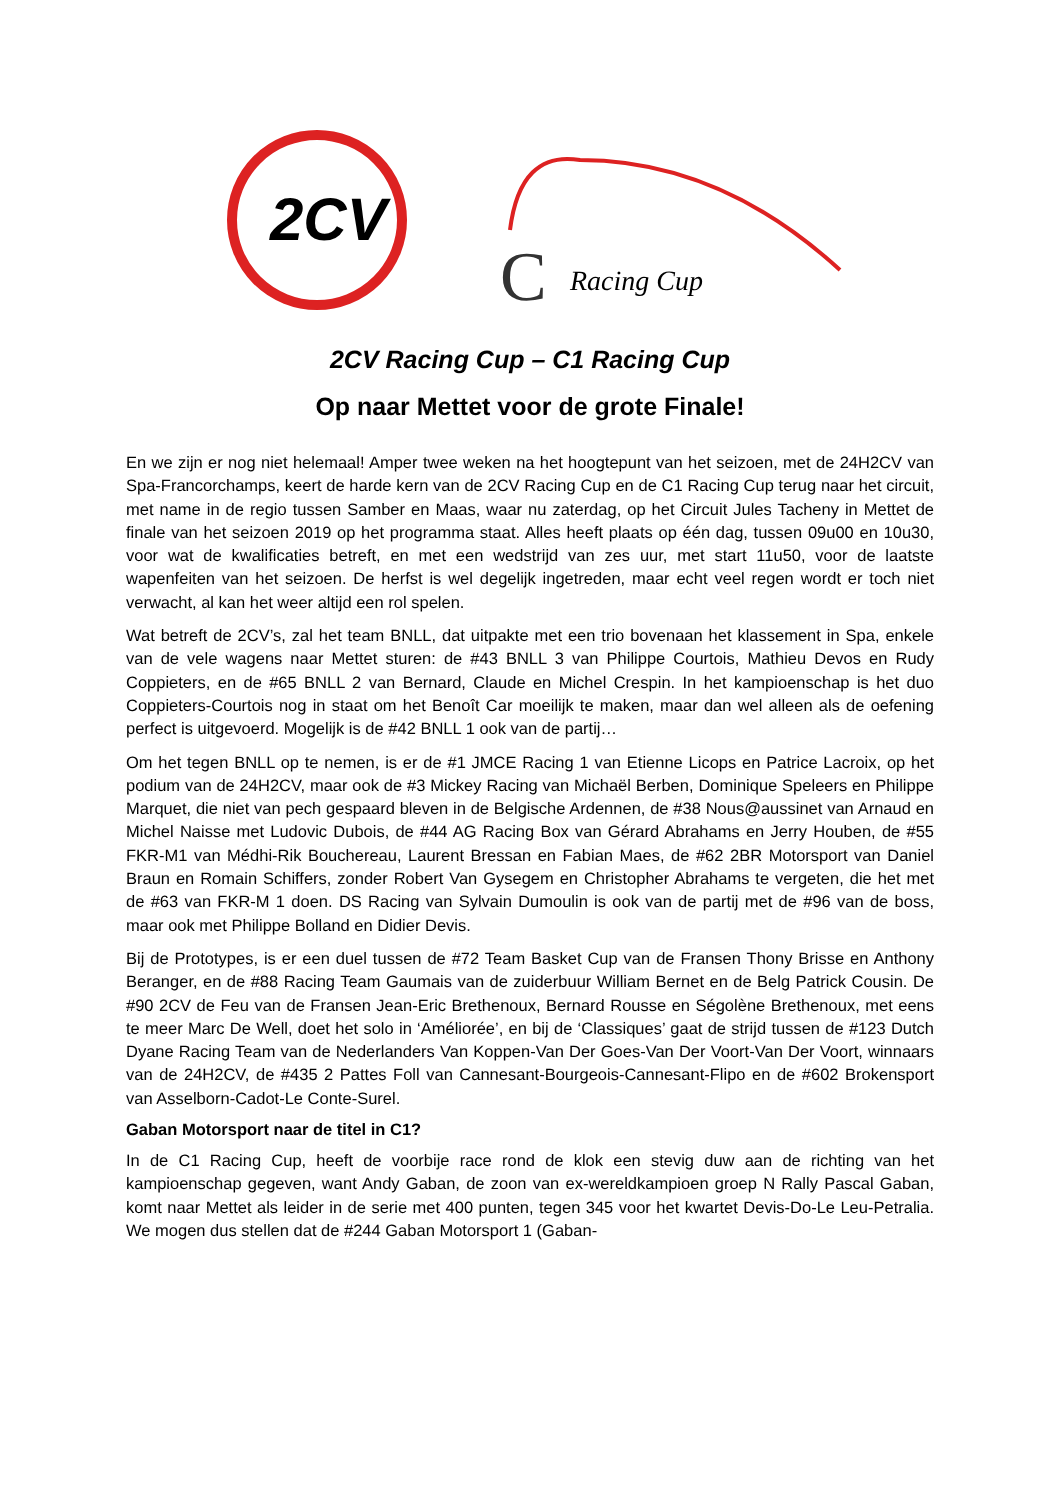2CV
C
Racing Cup
2CV Racing Cup – C1 Racing Cup
Op naar Mettet voor de grote Finale!
En we zijn er nog niet helemaal! Amper twee weken na het hoogtepunt van het seizoen, met de 24H2CV van Spa-Francorchamps, keert de harde kern van de 2CV Racing Cup en de C1 Racing Cup terug naar het circuit, met name in de regio tussen Samber en Maas, waar nu zaterdag, op het Circuit Jules Tacheny in Mettet de finale van het seizoen 2019 op het programma staat. Alles heeft plaats op één dag, tussen 09u00 en 10u30, voor wat de kwalificaties betreft, en met een wedstrijd van zes uur, met start 11u50, voor de laatste wapenfeiten van het seizoen. De herfst is wel degelijk ingetreden, maar echt veel regen wordt er toch niet verwacht, al kan het weer altijd een rol spelen.
Wat betreft de 2CV’s, zal het team BNLL, dat uitpakte met een trio bovenaan het klassement in Spa, enkele van de vele wagens naar Mettet sturen: de #43 BNLL 3 van Philippe Courtois, Mathieu Devos en Rudy Coppieters, en de #65 BNLL 2 van Bernard, Claude en Michel Crespin. In het kampioenschap is het duo Coppieters-Courtois nog in staat om het Benoît Car moeilijk te maken, maar dan wel alleen als de oefening perfect is uitgevoerd. Mogelijk is de #42 BNLL 1 ook van de partij…
Om het tegen BNLL op te nemen, is er de #1 JMCE Racing 1 van Etienne Licops en Patrice Lacroix, op het podium van de 24H2CV, maar ook de #3 Mickey Racing van Michaël Berben, Dominique Speleers en Philippe Marquet, die niet van pech gespaard bleven in de Belgische Ardennen, de #38 Nous@aussinet van Arnaud en Michel Naisse met Ludovic Dubois, de #44 AG Racing Box van Gérard Abrahams en Jerry Houben, de #55 FKR-M1 van Médhi-Rik Bouchereau, Laurent Bressan en Fabian Maes, de #62 2BR Motorsport van Daniel Braun en Romain Schiffers, zonder Robert Van Gysegem en Christopher Abrahams te vergeten, die het met de #63 van FKR-M 1 doen. DS Racing van Sylvain Dumoulin is ook van de partij met de #96 van de boss, maar ook met Philippe Bolland en Didier Devis.
Bij de Prototypes, is er een duel tussen de #72 Team Basket Cup van de Fransen Thony Brisse en Anthony Beranger, en de #88 Racing Team Gaumais van de zuiderbuur William Bernet en de Belg Patrick Cousin. De #90 2CV de Feu van de Fransen Jean-Eric Brethenoux, Bernard Rousse en Ségolène Brethenoux, met eens te meer Marc De Well, doet het solo in ‘Améliorée’, en bij de ‘Classiques’ gaat de strijd tussen de #123 Dutch Dyane Racing Team van de Nederlanders Van Koppen-Van Der Goes-Van Der Voort-Van Der Voort, winnaars van de 24H2CV, de #435 2 Pattes Foll van Cannesant-Bourgeois-Cannesant-Flipo en de #602 Brokensport van Asselborn-Cadot-Le Conte-Surel.
Gaban Motorsport naar de titel in C1?
In de C1 Racing Cup, heeft de voorbije race rond de klok een stevig duw aan de richting van het kampioenschap gegeven, want Andy Gaban, de zoon van ex-wereldkampioen groep N Rally Pascal Gaban, komt naar Mettet als leider in de serie met 400 punten, tegen 345 voor het kwartet Devis-Do-Le Leu-Petralia. We mogen dus stellen dat de #244 Gaban Motorsport 1 (Gaban-